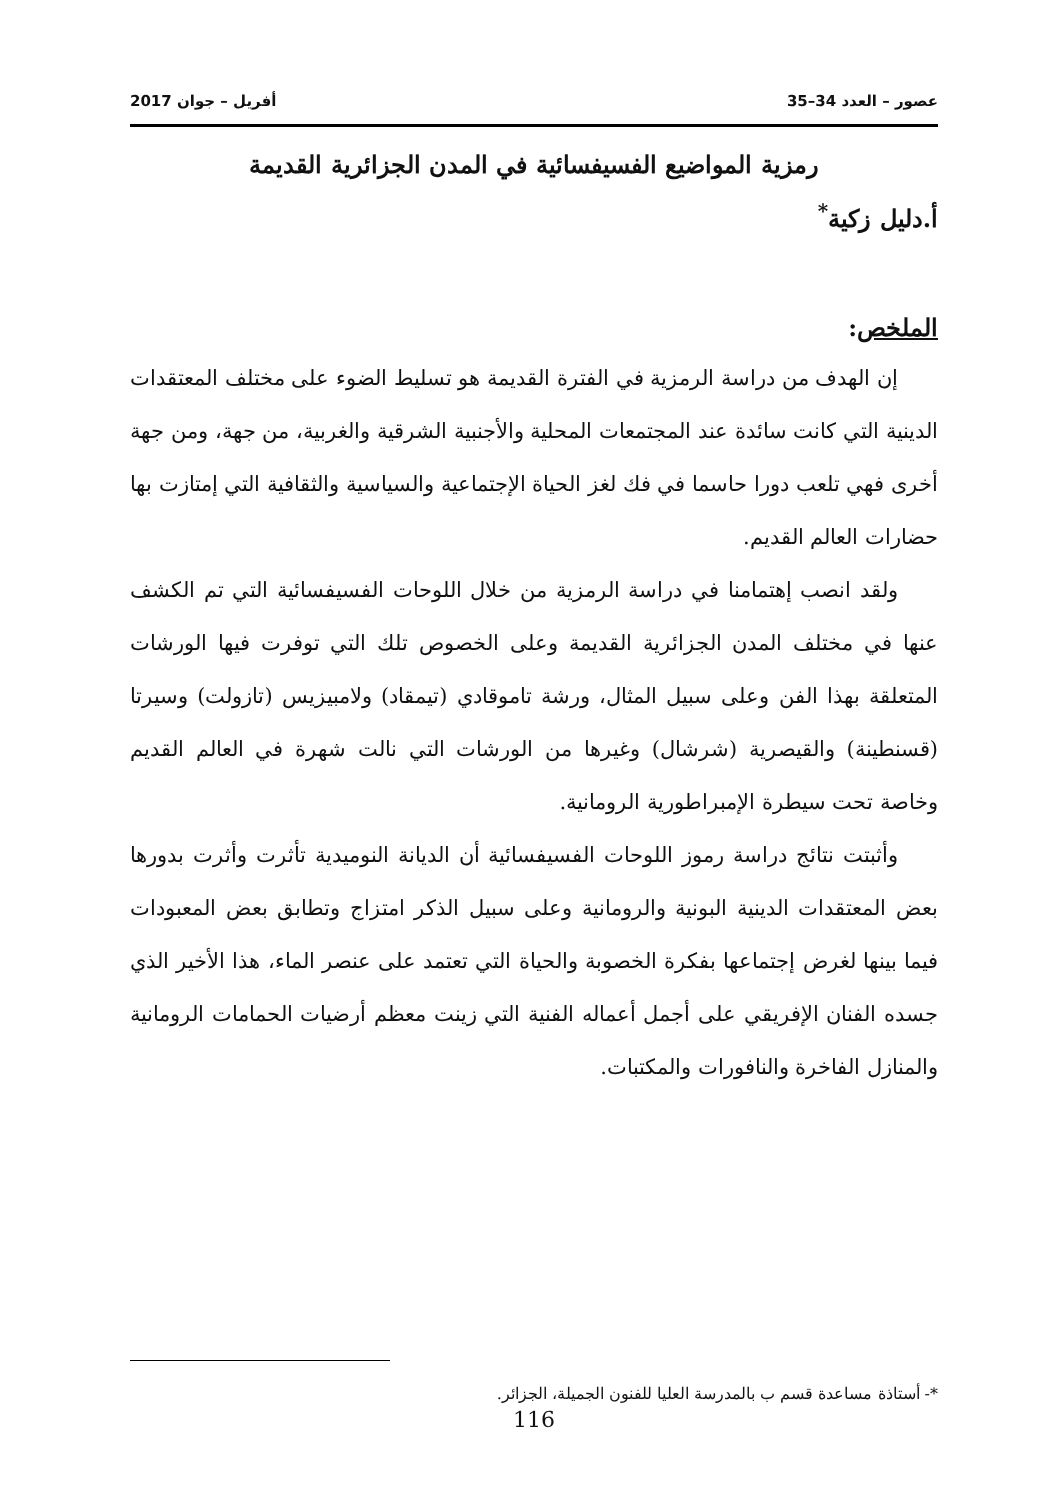عصور – العدد 34–35 أفريل – جوان 2017
رمزية المواضيع الفسيفسائية في المدن الجزائرية القديمة
أ.دليل زكية<sup>*</sup>
الملخص:
إن الهدف من دراسة الرمزية في الفترة القديمة هو تسليط الضوء على مختلف المعتقدات الدينية التي كانت سائدة عند المجتمعات المحلية والأجنبية الشرقية والغربية، من جهة، ومن جهة أخرى فهي تلعب دورا حاسما في فك لغز الحياة الإجتماعية والسياسية والثقافية التي إمتازت بها حضارات العالم القديم.
ولقد انصب إهتمامنا في دراسة الرمزية من خلال اللوحات الفسيفسائية التي تم الكشف عنها في مختلف المدن الجزائرية القديمة وعلى الخصوص تلك التي توفرت فيها الورشات المتعلقة بهذا الفن وعلى سبيل المثال، ورشة تاموقادي (تيمقاد) ولامبيزيس (تازولت) وسيرتا (قسنطينة) والقيصرية (شرشال) وغيرها من الورشات التي نالت شهرة في العالم القديم وخاصة تحت سيطرة الإمبراطورية الرومانية.
وأثبتت نتائج دراسة رموز اللوحات الفسيفسائية أن الديانة النوميدية تأثرت وأثرت بدورها بعض المعتقدات الدينية البونية والرومانية وعلى سبيل الذكر امتزاج وتطابق بعض المعبودات فيما بينها لغرض إجتماعها بفكرة الخصوبة والحياة التي تعتمد على عنصر الماء، هذا الأخير الذي جسده الفنان الإفريقي على أجمل أعماله الفنية التي زينت معظم أرضيات الحمامات الرومانية والمنازل الفاخرة والنافورات والمكتبات.
*- أستاذة مساعدة قسم ب بالمدرسة العليا للفنون الجميلة، الجزائر.
116